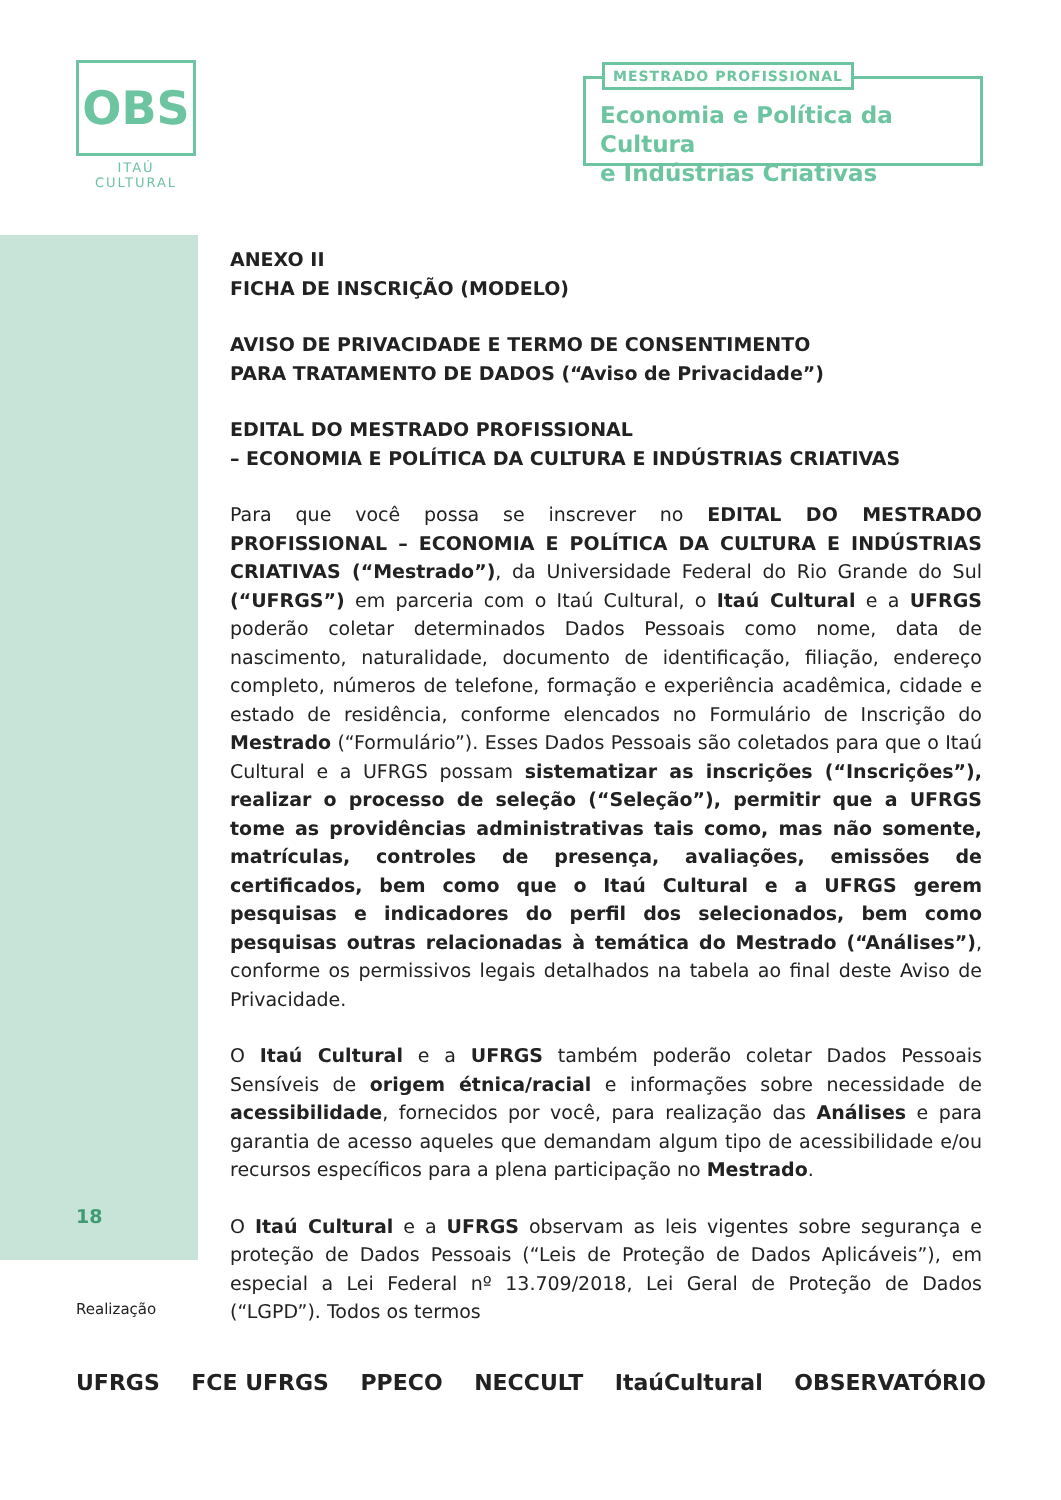OBS
ITAÚ CULTURAL
MESTRADO PROFISSIONAL
Economia e Política da Cultura
e Indústrias Criativas
18
ANEXO II
FICHA DE INSCRIÇÃO (MODELO)
AVISO DE PRIVACIDADE E TERMO DE CONSENTIMENTO
PARA TRATAMENTO DE DADOS (“Aviso de Privacidade”)
EDITAL DO MESTRADO PROFISSIONAL
– ECONOMIA E POLÍTICA DA CULTURA E INDÚSTRIAS CRIATIVAS
Para que você possa se inscrever no EDITAL DO MESTRADO PROFISSIONAL – ECONOMIA E POLÍTICA DA CULTURA E INDÚSTRIAS CRIATIVAS (“Mestrado”), da Universidade Federal do Rio Grande do Sul (“UFRGS”) em parceria com o Itaú Cultural, o Itaú Cultural e a UFRGS poderão coletar determinados Dados Pessoais como nome, data de nascimento, naturalidade, documento de identificação, filiação, endereço completo, números de telefone, formação e experiência acadêmica, cidade e estado de residência, conforme elencados no Formulário de Inscrição do Mestrado (“Formulário”). Esses Dados Pessoais são coletados para que o Itaú Cultural e a UFRGS possam sistematizar as inscrições (“Inscrições”), realizar o processo de seleção (“Seleção”), permitir que a UFRGS tome as providências administrativas tais como, mas não somente, matrículas, controles de presença, avaliações, emissões de certificados, bem como que o Itaú Cultural e a UFRGS gerem pesquisas e indicadores do perfil dos selecionados, bem como pesquisas outras relacionadas à temática do Mestrado (“Análises”), conforme os permissivos legais detalhados na tabela ao final deste Aviso de Privacidade.
O Itaú Cultural e a UFRGS também poderão coletar Dados Pessoais Sensíveis de origem étnica/racial e informações sobre necessidade de acessibilidade, fornecidos por você, para realização das Análises e para garantia de acesso aqueles que demandam algum tipo de acessibilidade e/ou recursos específicos para a plena participação no Mestrado.
O Itaú Cultural e a UFRGS observam as leis vigentes sobre segurança e proteção de Dados Pessoais (“Leis de Proteção de Dados Aplicáveis”), em especial a Lei Federal nº 13.709/2018, Lei Geral de Proteção de Dados (“LGPD”). Todos os termos
Realização
UFRGS FCE UFRGS PPECO NECCULT ItaúCultural OBSERVATÓRIO